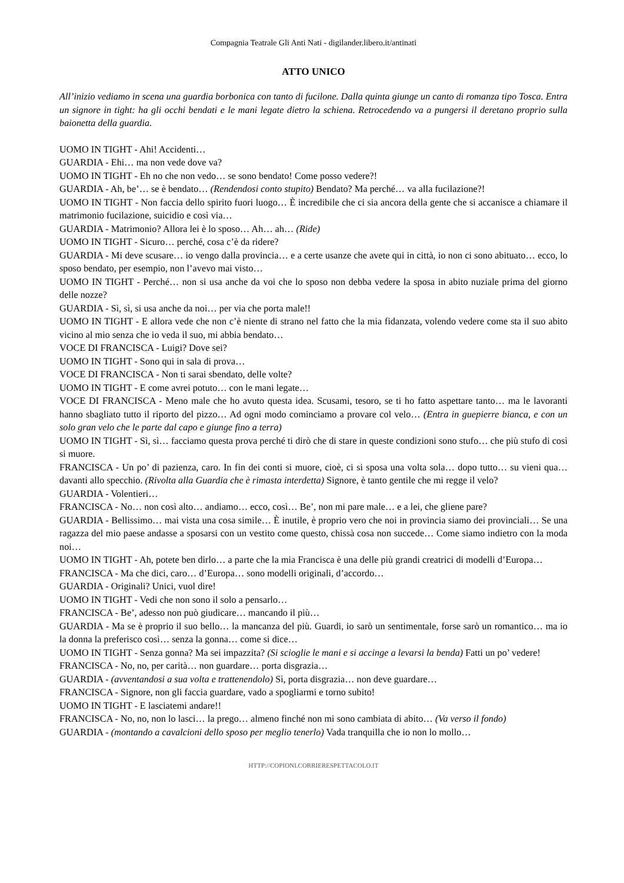Compagnia Teatrale Gli Anti Nati - digilander.libero.it/antinati
ATTO UNICO
All’inizio vediamo in scena una guardia borbonica con tanto di fucilone. Dalla quinta giunge un canto di romanza tipo Tosca. Entra un signore in tight: ha gli occhi bendati e le mani legate dietro la schiena. Retrocedendo va a pungersi il deretano proprio sulla baionetta della guardia.
UOMO IN TIGHT - Ahi! Accidenti…
GUARDIA - Ehi… ma non vede dove va?
UOMO IN TIGHT - Eh no che non vedo… se sono bendato! Come posso vedere?!
GUARDIA - Ah, be’… se è bendato… (Rendendosi conto stupito) Bendato? Ma perché… va alla fucilazione?!
UOMO IN TIGHT - Non faccia dello spirito fuori luogo… È incredibile che ci sia ancora della gente che si accanisce a chiamare il matrimonio fucilazione, suicidio e così via…
GUARDIA - Matrimonio? Allora lei è lo sposo… Ah… ah… (Ride)
UOMO IN TIGHT - Sicuro… perché, cosa c’è da ridere?
GUARDIA - Mi deve scusare… io vengo dalla provincia… e a certe usanze che avete qui in città, io non ci sono abituato… ecco, lo sposo bendato, per esempio, non l’avevo mai visto…
UOMO IN TIGHT - Perché… non si usa anche da voi che lo sposo non debba vedere la sposa in abito nuziale prima del giorno delle nozze?
GUARDIA - Sì, sì, si usa anche da noi… per via che porta male!!
UOMO IN TIGHT - E allora vede che non c’è niente di strano nel fatto che la mia fidanzata, volendo vedere come sta il suo abito vicino al mio senza che io veda il suo, mi abbia bendato…
VOCE DI FRANCISCA - Luigi? Dove sei?
UOMO IN TIGHT - Sono qui in sala di prova…
VOCE DI FRANCISCA - Non ti sarai sbendato, delle volte?
UOMO IN TIGHT - E come avrei potuto… con le mani legate…
VOCE DI FRANCISCA - Meno male che ho avuto questa idea. Scusami, tesoro, se ti ho fatto aspettare tanto… ma le lavoranti hanno sbagliato tutto il riporto del pizzo… Ad ogni modo cominciamo a provare col velo… (Entra in guepierre bianca, e con un solo gran velo che le parte dal capo e giunge fino a terra)
UOMO IN TIGHT - Sì, sì… facciamo questa prova perché ti dirò che di stare in queste condizioni sono stufo… che più stufo di così si muore.
FRANCISCA - Un po’ di pazienza, caro. In fin dei conti si muore, cioè, ci si sposa una volta sola… dopo tutto… su vieni qua… davanti allo specchio. (Rivolta alla Guardia che è rimasta interdetta) Signore, è tanto gentile che mi regge il velo?
GUARDIA - Volentieri…
FRANCISCA - No… non così alto… andiamo… ecco, così… Be’, non mi pare male… e a lei, che gliene pare?
GUARDIA - Bellissimo… mai vista una cosa simile… È inutile, è proprio vero che noi in provincia siamo dei provinciali… Se una ragazza del mio paese andasse a sposarsi con un vestito come questo, chissà cosa non succede… Come siamo indietro con la moda noi…
UOMO IN TIGHT - Ah, potete ben dirlo… a parte che la mia Francisca è una delle più grandi creatrici di modelli d’Europa…
FRANCISCA - Ma che dici, caro… d’Europa… sono modelli originali, d’accordo…
GUARDIA - Originali? Unici, vuol dire!
UOMO IN TIGHT - Vedi che non sono il solo a pensarlo…
FRANCISCA - Be’, adesso non può giudicare… mancando il più…
GUARDIA - Ma se è proprio il suo bello… la mancanza del più. Guardi, io sarò un sentimentale, forse sarò un romantico… ma io la donna la preferisco così… senza la gonna… come si dice…
UOMO IN TIGHT - Senza gonna? Ma sei impazzita? (Si scioglie le mani e si accinge a levarsi la benda) Fatti un po’ vedere!
FRANCISCA - No, no, per carità… non guardare… porta disgrazia…
GUARDIA - (avventandosi a sua volta e trattenendolo) Sì, porta disgrazia… non deve guardare…
FRANCISCA - Signore, non gli faccia guardare, vado a spogliarmi e torno subito!
UOMO IN TIGHT - E lasciatemi andare!!
FRANCISCA - No, no, non lo lasci… la prego… almeno finché non mi sono cambiata di abito… (Va verso il fondo)
GUARDIA - (montando a cavalcioni dello sposo per meglio tenerlo) Vada tranquilla che io non lo mollo…
HTTP://COPIONI.CORRIERESPETTACOLO.IT